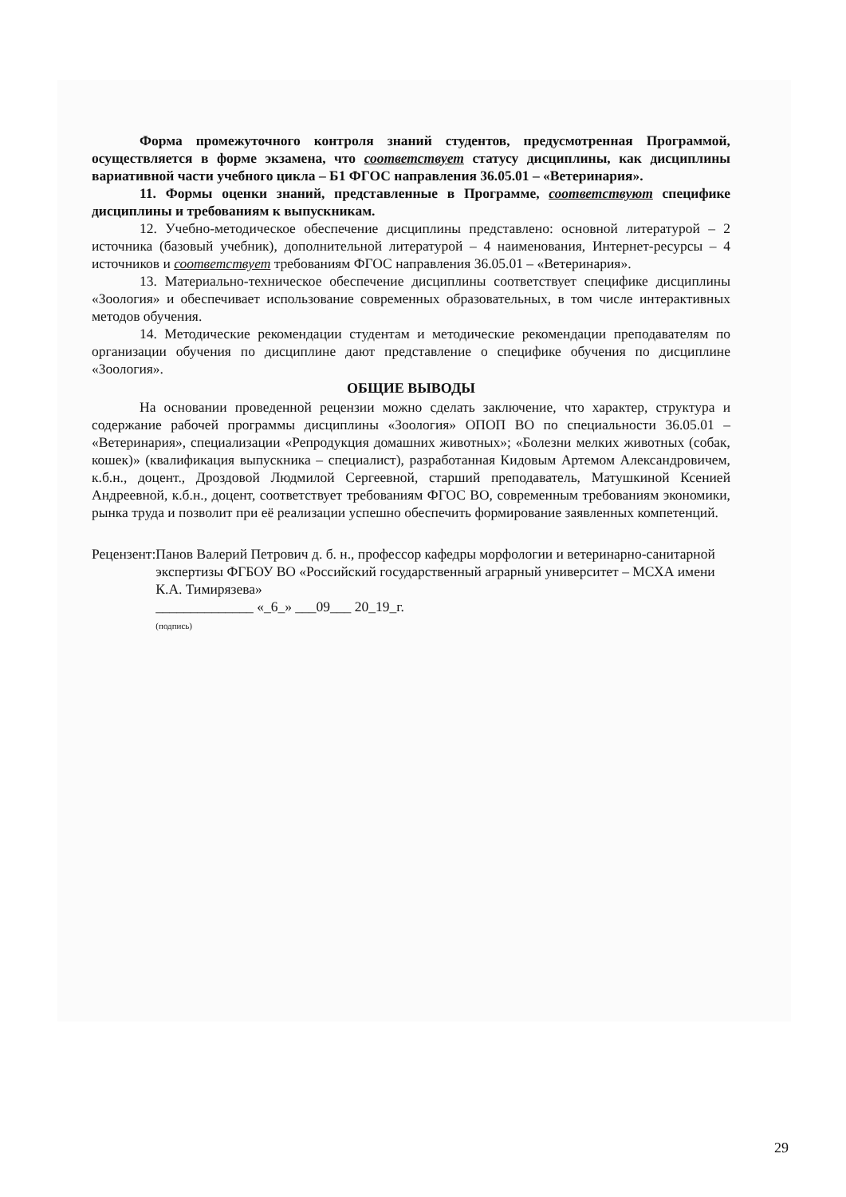Форма промежуточного контроля знаний студентов, предусмотренная Программой, осуществляется в форме экзамена, что соответствует статусу дисциплины, как дисциплины вариативной части учебного цикла – Б1 ФГОС направления 36.05.01 – «Ветеринария».
11. Формы оценки знаний, представленные в Программе, соответствуют специфике дисциплины и требованиям к выпускникам.
12. Учебно-методическое обеспечение дисциплины представлено: основной литературой – 2 источника (базовый учебник), дополнительной литературой – 4 наименования, Интернет-ресурсы – 4 источников и соответствует требованиям ФГОС направления 36.05.01 – «Ветеринария».
13. Материально-техническое обеспечение дисциплины соответствует специфике дисциплины «Зоология» и обеспечивает использование современных образовательных, в том числе интерактивных методов обучения.
14. Методические рекомендации студентам и методические рекомендации преподавателям по организации обучения по дисциплине дают представление о специфике обучения по дисциплине «Зоология».
ОБЩИЕ ВЫВОДЫ
На основании проведенной рецензии можно сделать заключение, что характер, структура и содержание рабочей программы дисциплины «Зоология» ОПОП ВО по специальности 36.05.01 – «Ветеринария», специализации «Репродукция домашних животных»; «Болезни мелких животных (собак, кошек)» (квалификация выпускника – специалист), разработанная Кидовым Артемом Александровичем, к.б.н., доцент., Дроздовой Людмилой Сергеевной, старший преподаватель, Матушкиной Ксенией Андреевной, к.б.н., доцент, соответствует требованиям ФГОС ВО, современным требованиям экономики, рынка труда и позволит при её реализации успешно обеспечить формирование заявленных компетенций.
Рецензент:
Панов Валерий Петрович д. б. н., профессор кафедры морфологии и ветеринарно-санитарной экспертизы ФГБОУ ВО «Российский государственный аграрный университет – МСХА имени К.А. Тимирязева»
______________ «_6_» ___09___ 20_19_г.
(подпись)
29